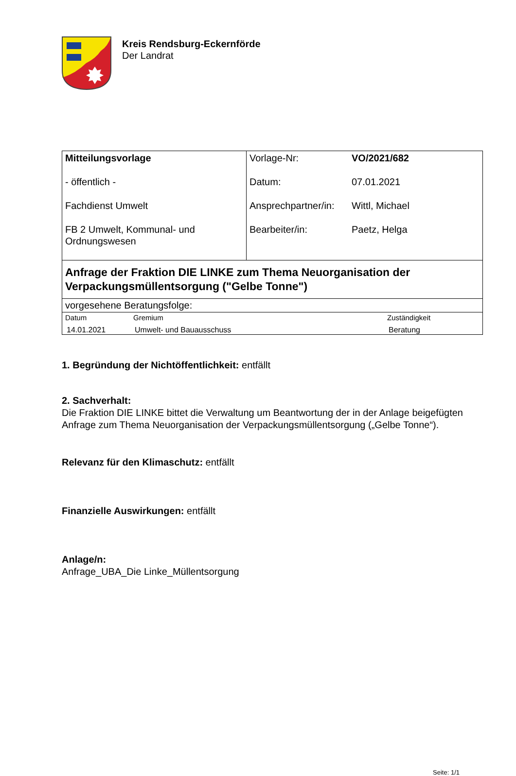Kreis Rendsburg-Eckernförde
Der Landrat
| Mitteilungsvorlage - öffentlich - Fachdienst Umwelt FB 2 Umwelt, Kommunal- und Ordnungswesen | Vorlage-Nr: VO/2021/682 Datum: 07.01.2021 Ansprechpartner/in: Wittl, Michael Bearbeiter/in: Paetz, Helga |
| Anfrage der Fraktion DIE LINKE zum Thema Neuorganisation der Verpackungsmüllentsorgung ("Gelbe Tonne") | |
| vorgesehene Beratungsfolge: | |
| / Datum / Gremium / Zuständigkeit / / 14.01.2021 / Umwelt- und Bauausschuss / Beratung / | |
1. Begründung der Nichtöffentlichkeit: entfällt
2. Sachverhalt:
Die Fraktion DIE LINKE bittet die Verwaltung um Beantwortung der in der Anlage beigefügten Anfrage zum Thema Neuorganisation der Verpackungsmüllentsorgung („Gelbe Tonne“).
Relevanz für den Klimaschutz: entfällt
Finanzielle Auswirkungen: entfällt
Anlage/n:
Anfrage_UBA_Die Linke_Müllentsorgung
Seite: 1/1